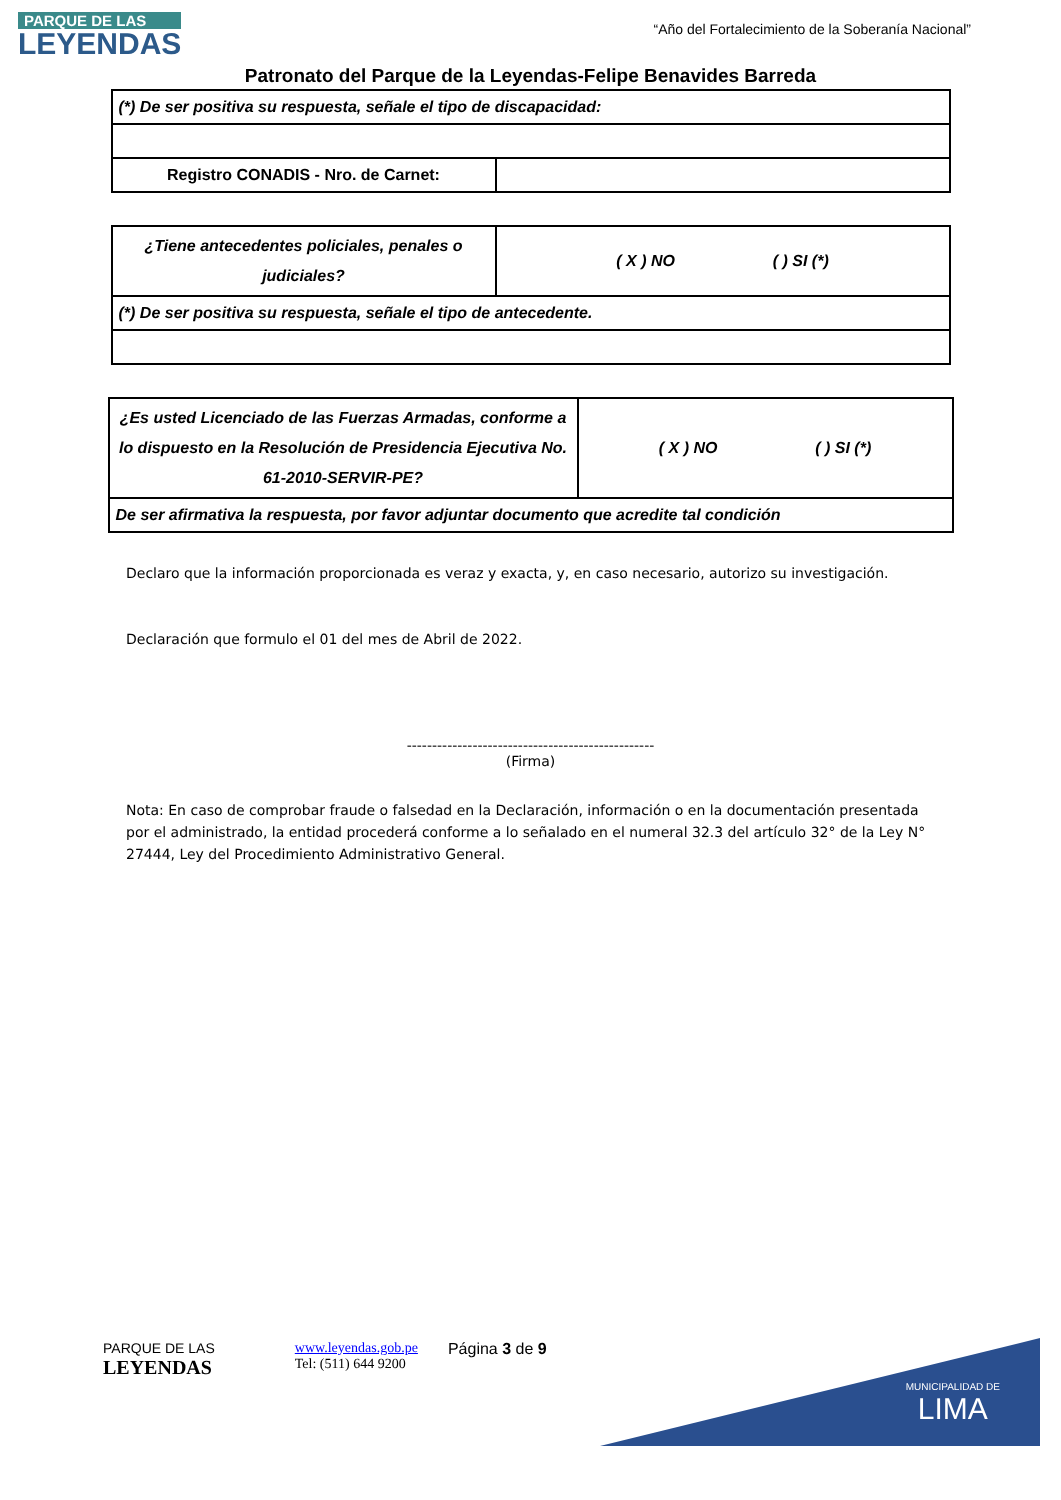PARQUE DE LAS
LEYENDAS
“Año del Fortalecimiento de la Soberanía Nacional”
Patronato del Parque de la Leyendas-Felipe Benavides Barreda
| (*) De ser positiva su respuesta, señale el tipo de discapacidad: | |
| Registro CONADIS - Nro. de Carnet: | |
| ¿Tiene antecedentes policiales, penales o judiciales? | ( X ) NO ( ) SI (*) |
| (*) De ser positiva su respuesta, señale el tipo de antecedente. | |
| ¿Es usted Licenciado de las Fuerzas Armadas, conforme a lo dispuesto en la Resolución de Presidencia Ejecutiva No. 61-2010-SERVIR-PE? | ( X ) NO ( ) SI (*) |
| De ser afirmativa la respuesta, por favor adjuntar documento que acredite tal condición | |
Declaro que la información proporcionada es veraz y exacta, y, en caso necesario, autorizo su investigación.
Declaración que formulo el 01 del mes de Abril de 2022.
-------------------------------------------------
(Firma)
Nota: En caso de comprobar fraude o falsedad en la Declaración, información o en la documentación presentada por el administrado, la entidad procederá conforme a lo señalado en el numeral 32.3 del artículo 32° de la Ley N° 27444, Ley del Procedimiento Administrativo General.
MUNICIPALIDAD DE
LIMA
PARQUE DE LAS
LEYENDAS
www.leyendas.gob.pe
Tel: (511) 644 9200
Página 3 de 9